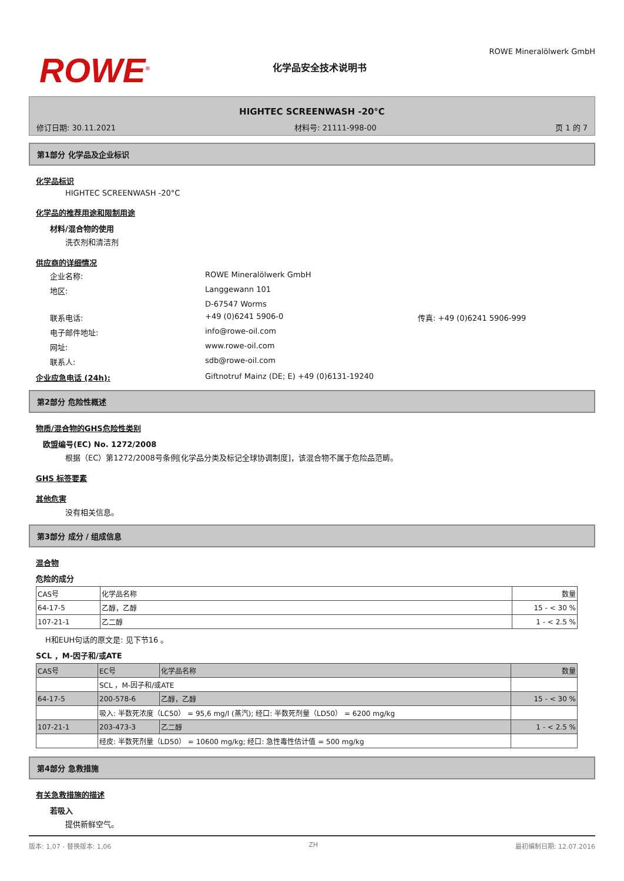ROWE<sup>®</sup>
化学品安全技术说明书
ROWE Mineralölwerk GmbH
HIGHTEC SCREENWASH -20°C
修订日期: 30.11.2021 材料号: 21111-998-00 页 1 的 7
第1部分 化学品及企业标识
化学品标识
HIGHTEC SCREENWASH -20°C
化学品的推荐用途和限制用途
材料/混合物的使用
洗衣剂和清洁剂
供应商的详细情况
企业名称: ROWE Mineralölwerk GmbH 地区: Langgewann 101 D-67547 Worms 联系电话: +49 (0)6241 5906-0 传真: +49 (0)6241 5906-999 电子邮件地址: info@rowe-oil.com 网址: www.rowe-oil.com 联系人: sdb@rowe-oil.com
企业应急电话 (24h): Giftnotruf Mainz (DE; E) +49 (0)6131-19240
第2部分 危险性概述
物质/混合物的GHS危险性类别
欧盟编号(EC) No. 1272/2008
根据（EC）第1272/2008号条例[化学品分类及标记全球协调制度]，该混合物不属于危险品范畴。
GHS 标签要素
其他危害
没有相关信息。
第3部分 成分 / 组成信息
混合物
危险的成分
| CAS号 | 化学品名称 | 数量 |
| --- | --- | --- |
| 64-17-5 | 乙醇，乙醇 | 15 - < 30 % |
| 107-21-1 | 乙二醇 | 1 - < 2.5 % |
H和EUH句话的原文是: 见下节16 。
SCL ，M-因子和/或ATE
| CAS号 | EC号 | 化学品名称 | 数量 |
| | SCL ，M-因子和/或ATE | | |
| 64-17-5 | 200-578-6 | 乙醇，乙醇 | 15 - < 30 % |
| | 吸入: 半数死浓度（LC50） = 95,6 mg/l (蒸汽); 经口: 半数死剂量（LD50） = 6200 mg/kg | | |
| 107-21-1 | 203-473-3 | 乙二醇 | 1 - < 2.5 % |
| | 经皮: 半数死剂量（LD50） = 10600 mg/kg; 经口: 急性毒性估计值 = 500 mg/kg | | |
第4部分 急救措施
有关急救措施的描述
若吸入
提供新鲜空气。
版本: 1,07 - 替换版本: 1,06 ZH 最初编制日期: 12.07.2016